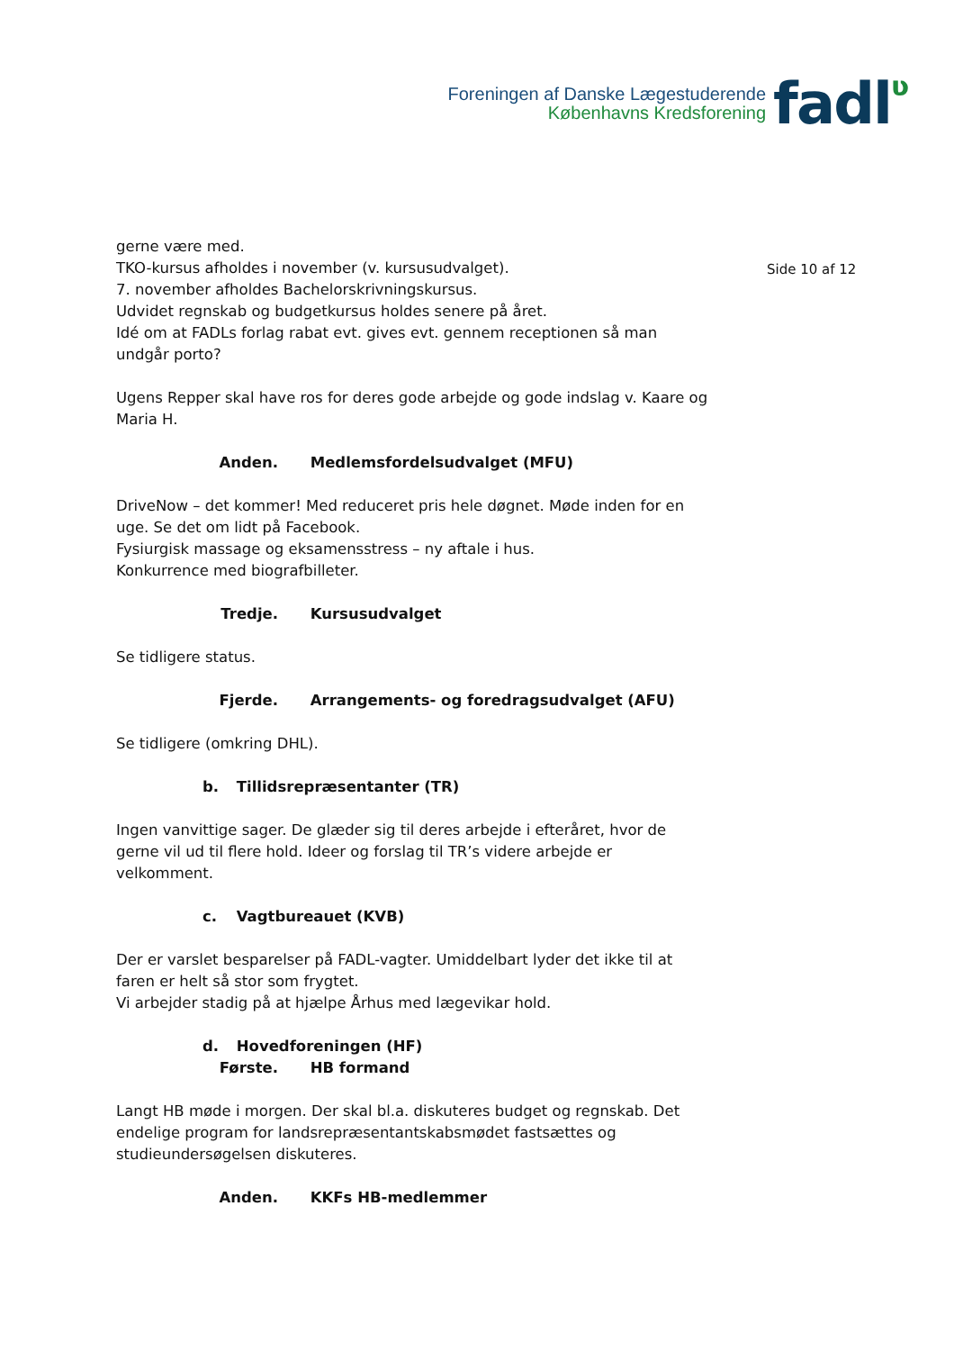Foreningen af Danske Lægestuderende
Københavns Kredsforening
fadlʋ
Side 10 af 12
gerne være med.
TKO-kursus afholdes i november (v. kursusudvalget).
7. november afholdes Bachelorskrivningskursus.
Udvidet regnskab og budgetkursus holdes senere på året.
Idé om at FADLs forlag rabat evt. gives evt. gennem receptionen så man undgår porto?
Ugens Repper skal have ros for deres gode arbejde og gode indslag v. Kaare og Maria H.
Anden. Medlemsfordelsudvalget (MFU)
DriveNow – det kommer! Med reduceret pris hele døgnet. Møde inden for en uge. Se det om lidt på Facebook.
Fysiurgisk massage og eksamensstress – ny aftale i hus.
Konkurrence med biografbilleter.
Tredje. Kursusudvalget
Se tidligere status.
Fjerde. Arrangements- og foredragsudvalget (AFU)
Se tidligere (omkring DHL).
b. Tillidsrepræsentanter (TR)
Ingen vanvittige sager. De glæder sig til deres arbejde i efteråret, hvor de gerne vil ud til flere hold. Ideer og forslag til TR’s videre arbejde er velkomment.
c. Vagtbureauet (KVB)
Der er varslet besparelser på FADL-vagter. Umiddelbart lyder det ikke til at faren er helt så stor som frygtet.
Vi arbejder stadig på at hjælpe Århus med lægevikar hold.
d. Hovedforeningen (HF)
Første. HB formand
Langt HB møde i morgen. Der skal bl.a. diskuteres budget og regnskab. Det endelige program for landsrepræsentantskabsmødet fastsættes og studieundersøgelsen diskuteres.
Anden. KKFs HB-medlemmer